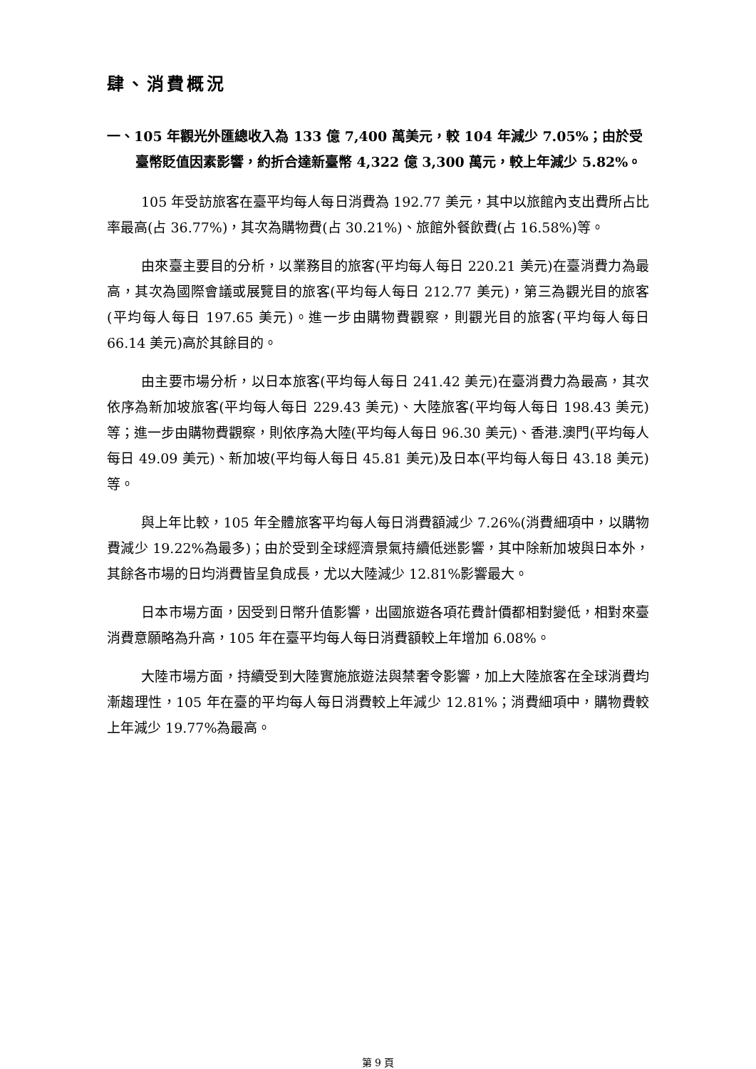肆、消費概況
一、105 年觀光外匯總收入為 133 億 7,400 萬美元，較 104 年減少 7.05%；由於受臺幣貶值因素影響，約折合達新臺幣 4,322 億 3,300 萬元，較上年減少 5.82%。
105 年受訪旅客在臺平均每人每日消費為 192.77 美元，其中以旅館內支出費所占比率最高(占 36.77%)，其次為購物費(占 30.21%)、旅館外餐飲費(占 16.58%)等。
由來臺主要目的分析，以業務目的旅客(平均每人每日 220.21 美元)在臺消費力為最高，其次為國際會議或展覽目的旅客(平均每人每日 212.77 美元)，第三為觀光目的旅客(平均每人每日 197.65 美元)。進一步由購物費觀察，則觀光目的旅客(平均每人每日 66.14 美元)高於其餘目的。
由主要市場分析，以日本旅客(平均每人每日 241.42 美元)在臺消費力為最高，其次依序為新加坡旅客(平均每人每日 229.43 美元)、大陸旅客(平均每人每日 198.43 美元)等；進一步由購物費觀察，則依序為大陸(平均每人每日 96.30 美元)、香港.澳門(平均每人每日 49.09 美元)、新加坡(平均每人每日 45.81 美元)及日本(平均每人每日 43.18 美元)等。
與上年比較，105 年全體旅客平均每人每日消費額減少 7.26%(消費細項中，以購物費減少 19.22%為最多)；由於受到全球經濟景氣持續低迷影響，其中除新加坡與日本外，其餘各市場的日均消費皆呈負成長，尤以大陸減少 12.81%影響最大。
日本市場方面，因受到日幣升值影響，出國旅遊各項花費計價都相對變低，相對來臺消費意願略為升高，105 年在臺平均每人每日消費額較上年增加 6.08%。
大陸市場方面，持續受到大陸實施旅遊法與禁奢令影響，加上大陸旅客在全球消費均漸趨理性，105 年在臺的平均每人每日消費較上年減少 12.81%；消費細項中，購物費較上年減少 19.77%為最高。
第 9 頁